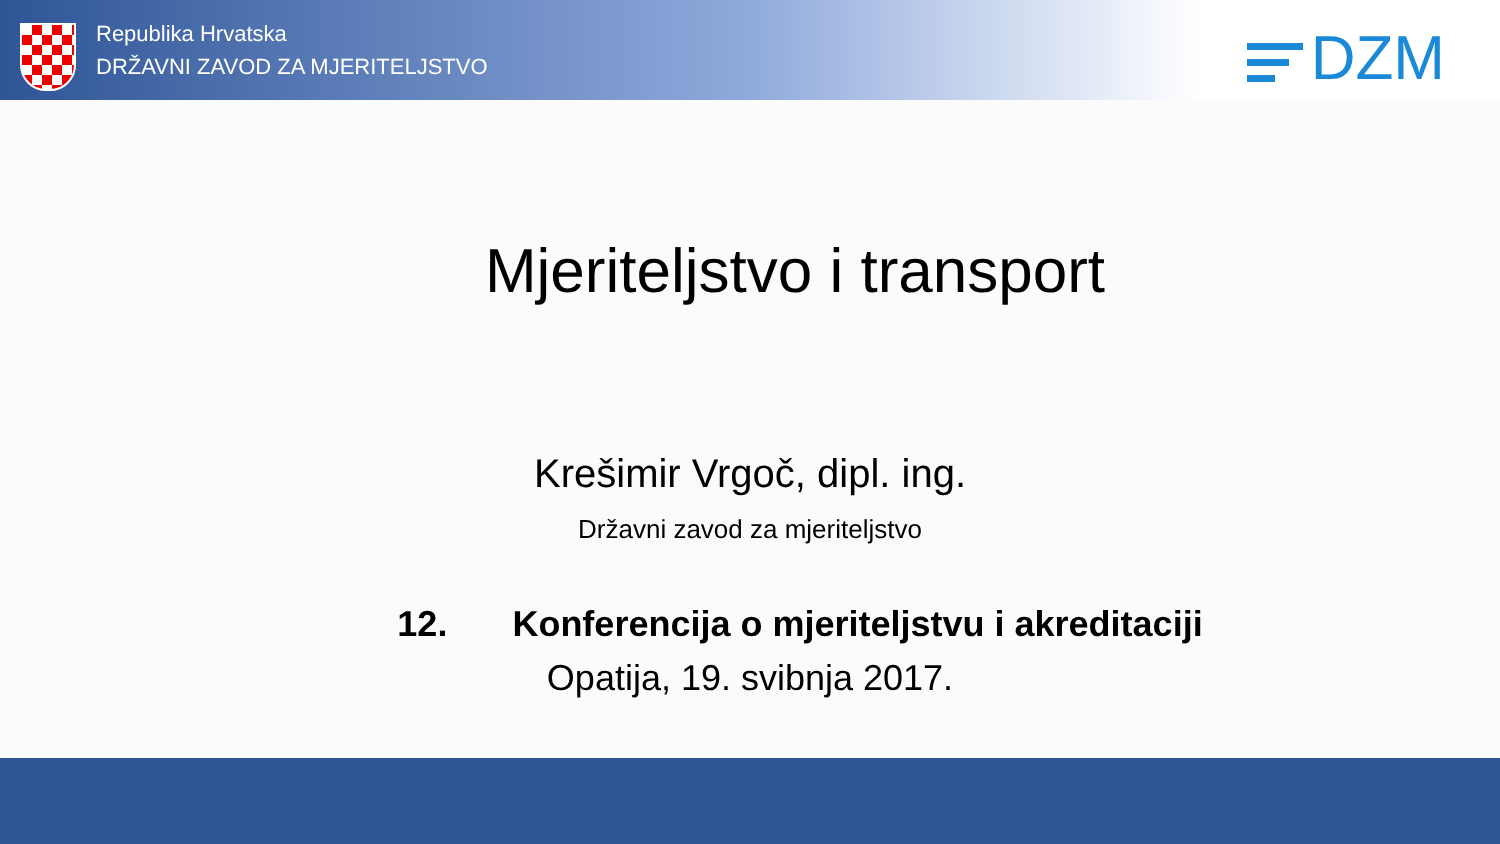Republika Hrvatska
DRŽAVNI ZAVOD ZA MJERITELJSTVO
DZM
Mjeriteljstvo i transport
Krešimir Vrgoč, dipl. ing.
Državni zavod za mjeriteljstvo
12. Konferencija o mjeriteljstvu i akreditaciji
Opatija, 19. svibnja 2017.